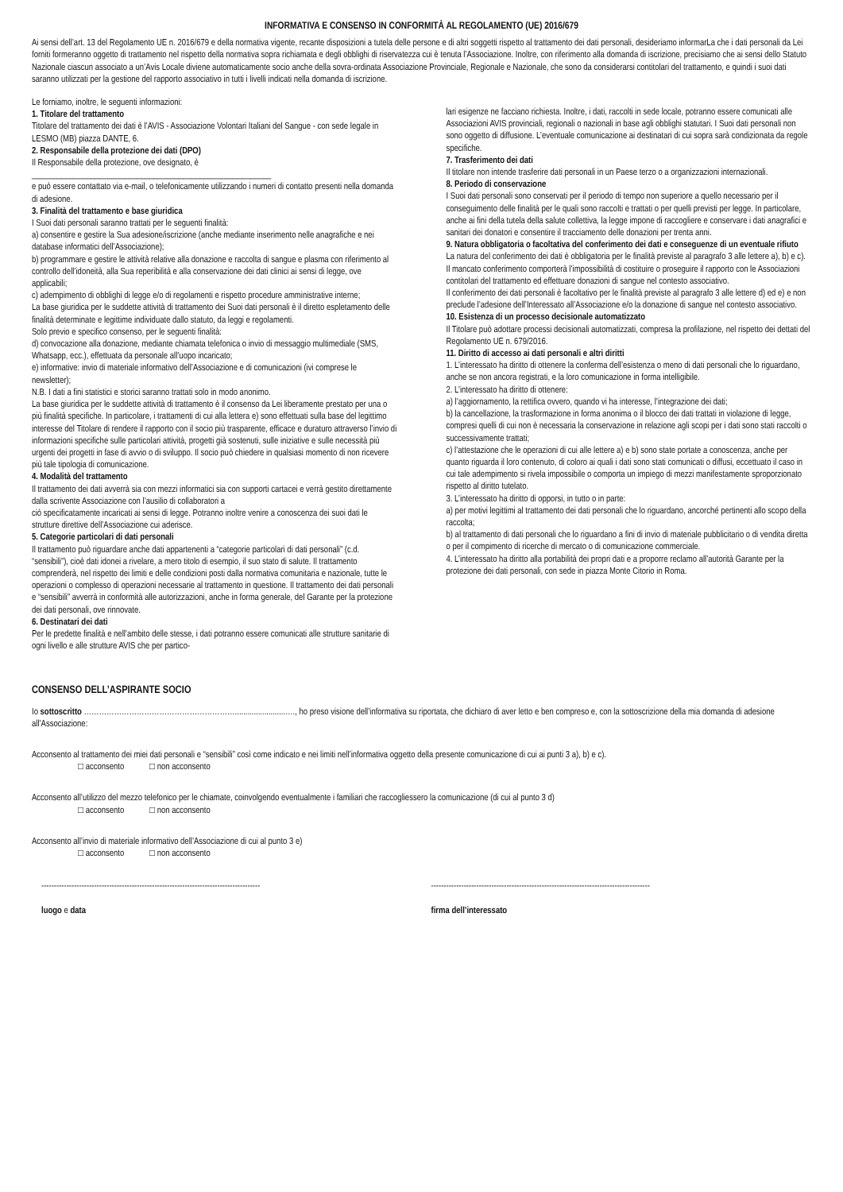INFORMATIVA E CONSENSO IN CONFORMITÀ AL REGOLAMENTO (UE) 2016/679
Ai sensi dell’art. 13 del Regolamento UE n. 2016/679 e della normativa vigente, recante disposizioni a tutela delle persone e di altri soggetti rispetto al trattamento dei dati personali, desideriamo informarLa che i dati personali da Lei forniti formeranno oggetto di trattamento nel rispetto della normativa sopra richiamata e degli obblighi di riservatezza cui è tenuta l’Associazione. Inoltre, con riferimento alla domanda di iscrizione, precisiamo che ai sensi dello Statuto Nazionale ciascun associato a un’Avis Locale diviene automaticamente socio anche della sovra-ordinata Associazione Provinciale, Regionale e Nazionale, che sono da considerarsi contitolari del trattamento, e quindi i suoi dati saranno utilizzati per la gestione del rapporto associativo in tutti i livelli indicati nella domanda di iscrizione.
Le forniamo, inoltre, le seguenti informazioni:
1. Titolare del trattamento
Titolare del trattamento dei dati è l’AVIS - Associazione Volontari Italiani del Sangue - con sede legale in LESMO (MB) piazza DANTE, 6.
2. Responsabile della protezione dei dati (DPO)
Il Responsabile della protezione, ove designato, è
_________________________________________________________
e può essere contattato via e-mail, o telefonicamente utilizzando i numeri di contatto presenti nella domanda di adesione.
3. Finalità del trattamento e base giuridica
I Suoi dati personali saranno trattati per le seguenti finalità:
a) consentire e gestire la Sua adesione/iscrizione (anche mediante inserimento nelle anagrafiche e nei database informatici dell’Associazione);
b) programmare e gestire le attività relative alla donazione e raccolta di sangue e plasma con riferimento al controllo dell’idoneità, alla Sua reperibilità e alla conservazione dei dati clinici ai sensi di legge, ove applicabili;
c) adempimento di obblighi di legge e/o di regolamenti e rispetto procedure amministrative interne;
La base giuridica per le suddette attività di trattamento dei Suoi dati personali è il diretto espletamento delle finalità determinate e legittime individuate dallo statuto, da leggi e regolamenti.
Solo previo e specifico consenso, per le seguenti finalità:
d) convocazione alla donazione, mediante chiamata telefonica o invio di messaggio multimediale (SMS, Whatsapp, ecc.), effettuata da personale all’uopo incaricato;
e) informative: invio di materiale informativo dell’Associazione e di comunicazioni (ivi comprese le newsletter);
N.B. I dati a fini statistici e storici saranno trattati solo in modo anonimo.
La base giuridica per le suddette attività di trattamento è il consenso da Lei liberamente prestato per una o più finalità specifiche. In particolare, i trattamenti di cui alla lettera e) sono effettuati sulla base del legittimo interesse del Titolare di rendere il rapporto con il socio più trasparente, efficace e duraturo attraverso l’invio di informazioni specifiche sulle particolari attività, progetti già sostenuti, sulle iniziative e sulle necessità più urgenti dei progetti in fase di avvio o di sviluppo. Il socio può chiedere in qualsiasi momento di non ricevere più tale tipologia di comunicazione.
4. Modalità del trattamento
Il trattamento dei dati avverrà sia con mezzi informatici sia con supporti cartacei e verrà gestito direttamente dalla scrivente Associazione con l’ausilio di collaboratori a
ciò specificatamente incaricati ai sensi di legge. Potranno inoltre venire a conoscenza dei suoi dati le strutture direttive dell’Associazione cui aderisce.
5. Categorie particolari di dati personali
Il trattamento può riguardare anche dati appartenenti a “categorie particolari di dati personali” (c.d. “sensibili”), cioè dati idonei a rivelare, a mero titolo di esempio, il suo stato di salute. Il trattamento comprenderà, nel rispetto dei limiti e delle condizioni posti dalla normativa comunitaria e nazionale, tutte le operazioni o complesso di operazioni necessarie al trattamento in questione. Il trattamento dei dati personali e “sensibili” avverrà in conformità alle autorizzazioni, anche in forma generale, del Garante per la protezione dei dati personali, ove rinnovate.
6. Destinatari dei dati
Per le predette finalità e nell’ambito delle stesse, i dati potranno essere comunicati alle strutture sanitarie di ogni livello e alle strutture AVIS che per partico-
lari esigenze ne facciano richiesta. Inoltre, i dati, raccolti in sede locale, potranno essere comunicati alle Associazioni AVIS provinciali, regionali o nazionali in base agli obblighi statutari. I Suoi dati personali non sono oggetto di diffusione. L’eventuale comunicazione ai destinatari di cui sopra sarà condizionata da regole specifiche.
7. Trasferimento dei dati
Il titolare non intende trasferire dati personali in un Paese terzo o a organizzazioni internazionali.
8. Periodo di conservazione
I Suoi dati personali sono conservati per il periodo di tempo non superiore a quello necessario per il conseguimento delle finalità per le quali sono raccolti e trattati o per quelli previsti per legge. In particolare, anche ai fini della tutela della salute collettiva, la legge impone di raccogliere e conservare i dati anagrafici e sanitari dei donatori e consentire il tracciamento delle donazioni per trenta anni.
9. Natura obbligatoria o facoltativa del conferimento dei dati e conseguenze di un eventuale rifiuto
La natura del conferimento dei dati è obbligatoria per le finalità previste al paragrafo 3 alle lettere a), b) e c). Il mancato conferimento comporterà l’impossibilità di costituire o proseguire il rapporto con le Associazioni contitolari del trattamento ed effettuare donazioni di sangue nel contesto associativo.
Il conferimento dei dati personali è facoltativo per le finalità previste al paragrafo 3 alle lettere d) ed e) e non preclude l’adesione dell’Interessato all’Associazione e/o la donazione di sangue nel contesto associativo.
10. Esistenza di un processo decisionale automatizzato
Il Titolare può adottare processi decisionali automatizzati, compresa la profilazione, nel rispetto dei dettati del Regolamento UE n. 679/2016.
11. Diritto di accesso ai dati personali e altri diritti
1. L’interessato ha diritto di ottenere la conferma dell’esistenza o meno di dati personali che lo riguardano, anche se non ancora registrati, e la loro comunicazione in forma intelligibile.
2. L’interessato ha diritto di ottenere:
a) l’aggiornamento, la rettifica ovvero, quando vi ha interesse, l’integrazione dei dati;
b) la cancellazione, la trasformazione in forma anonima o il blocco dei dati trattati in violazione di legge, compresi quelli di cui non è necessaria la conservazione in relazione agli scopi per i dati sono stati raccolti o successivamente trattati;
c) l’attestazione che le operazioni di cui alle lettere a) e b) sono state portate a conoscenza, anche per quanto riguarda il loro contenuto, di coloro ai quali i dati sono stati comunicati o diffusi, eccettuato il caso in cui tale adempimento si rivela impossibile o comporta un impiego di mezzi manifestamente sproporzionato rispetto al diritto tutelato.
3. L’interessato ha diritto di opporsi, in tutto o in parte:
a) per motivi legittimi al trattamento dei dati personali che lo riguardano, ancorché pertinenti allo scopo della raccolta;
b) al trattamento di dati personali che lo riguardano a fini di invio di materiale pubblicitario o di vendita diretta o per il compimento di ricerche di mercato o di comunicazione commerciale.
4. L’interessato ha diritto alla portabilità dei propri dati e a proporre reclamo all’autorità Garante per la protezione dei dati personali, con sede in piazza Monte Citorio in Roma.
CONSENSO DELL’ASPIRANTE SOCIO
Io sottoscritto ……………………………………………………........................…., ho preso visione dell’informativa su riportata, che dichiaro di aver letto e ben compreso e, con la sottoscrizione della mia domanda di adesione all’Associazione:
Acconsento al trattamento dei miei dati personali e “sensibili” così come indicato e nei limiti nell’informativa oggetto della presente comunicazione di cui ai punti 3 a), b) e c).
□ acconsento □ non acconsento
Acconsento all’utilizzo del mezzo telefonico per le chiamate, coinvolgendo eventualmente i familiari che raccogliessero la comunicazione (di cui al punto 3 d)
□ acconsento □ non acconsento
Acconsento all’invio di materiale informativo dell’Associazione di cui al punto 3 e)
□ acconsento □ non acconsento
---------------------------------------------------------------------------------------
luogo e data
---------------------------------------------------------------------------------------
firma dell’interessato